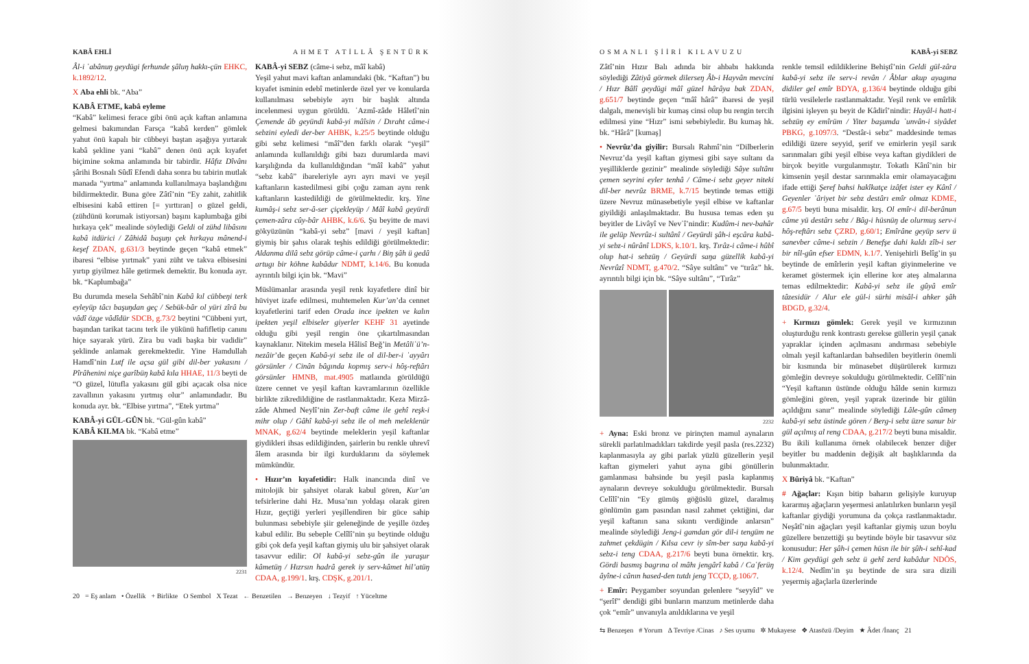KABÂ EHLİ AHMET ATİLLÂ ŞENTÜRK
Âl-i ʿabânuŋ geydügi ferhunde şâluŋ hakkı-çün EHKC, k.1892/12.
X Aba ehli bk. “Aba”
KABÂ ETME, kabâ eyleme
“Kabâ” kelimesi ferace gibi önü açık kaftan anlamına gelmesi bakımından Farsça “kabâ kerden” gömlek yahut önü kapalı bir cübbeyi baştan aşağıya yırtarak kabâ şekline yani “kabâ” denen önü açık kıyafet biçimine sokma anlamında bir tabirdir. Hâfız Dîvânı şârihi Bosnalı Sûdî Efendi daha sonra bu tabirin mutlak manada “yırtma” anlamında kullanılmaya başlandığını bildirmektedir. Buna göre Zâtî’nin “Ey zahit, zahitlik elbisesini kabâ ettiren [= yırttıran] o güzel geldi, (zühdünü korumak istiyorsan) başını kaplumbağa gibi hırkaya çek” mealinde söylediği Geldi ol zühd libâsını kabâ itdürici / Zâhidâ başuŋı çek hırkaya mânend-i keşef ZDAN, g.631/3 beytinde geçen “kabâ etmek” ibaresi “elbise yırtmak” yani züht ve takva elbisesini yırtıp giyilmez hâle getirmek demektir. Bu konuda ayr. bk. “Kaplumbağa”
Bu durumda mesela Sehâbî’nin Kabâ kıl cübbeŋi terk eyleyüp tâcı başuŋdan geç / Sebük-bâr ol yüri zîrâ bu vâdî özge vâdîdür SDCB, g.73/2 beytini “Cübbeni yırt, başından tarikat tacını terk ile yükünü hafifletip canını hiçe sayarak yürü. Zira bu vadi başka bir vadidir” şeklinde anlamak gerekmektedir. Yine Hamdullah Hamdî’nin Lutf ile açsa gül gibi dil-ber yakasını / Pîrâhenini niçe garîbüŋ kabâ kıla HHAE, 11/3 beyti de “O güzel, lütufla yakasını gül gibi açacak olsa nice zavallının yakasını yırtmış olur” anlamındadır. Bu konuda ayr. bk. “Elbise yırtma”, “Etek yırtma”
KABÂ-yi GÜL-GÛN bk. “Gül-gûn kabâ”
KABÂ KILMA bk. “Kabâ etme”
2231
KABÂ-yi SEBZ (câme-i sebz, mâî kabâ)
Yeşil yahut mavi kaftan anlamındaki (bk. “Kaftan”) bu kıyafet isminin edebî metinlerde özel yer ve konularda kullanılması sebebiyle ayrı bir başlık altında incelenmesi uygun görüldü. ʿAzmî-zâde Hâletî’nin Çemende âb geyündi kabâ-yi mâîsin / Dıraht câme-i sebzini eyledi der-ber AHBK, k.25/5 beytinde olduğu gibi sebz kelimesi “mâî”den farklı olarak “yeşil” anlamında kullanıldığı gibi bazı durumlarda mavi karşılığında da kullanıldığından “mâî kabâ” yahut “sebz kabâ” ibareleriyle ayrı ayrı mavi ve yeşil kaftanların kastedilmesi gibi çoğu zaman aynı renk kaftanların kastedildiği de görülmektedir. krş. Yine kumâş-i sebz ser-â-ser çiçekleyüp / Mâî kabâ geyürdi çemen-zâra cûy-bâr AHBK, k.6/6. Şu beyitte de mavi gökyüzünün “kabâ-yi sebz” [mavi / yeşil kaftan] giymiş bir şahıs olarak teşhis edildiği görülmektedir: Aldanma dilâ sebz görüp câme-i çarhı / Biŋ şâh ü gedâ artugı bir köhne kabâdur NDMT, k.14/6. Bu konuda ayrıntılı bilgi için bk. “Mavi”
Müslümanlar arasında yeşil renk kıyafetlere dinî bir hüviyet izafe edilmesi, muhtemelen Kur’an’da cennet kıyafetlerini tarif eden Orada ince ipekten ve kalın ipekten yeşil elbiseler giyerler KEHF 31 ayetinde olduğu gibi yeşil rengin öne çıkartılmasından kaynaklanır. Nitekim mesela Hâlisî Beğ’in Metâliʿü’n-nezâir’de geçen Kabâ-yi sebz ile ol dil-ber-i ʿayyârı görsünler / Cinân bâgında kopmış serv-i hôş-reftârı görsünler HMNB, mat.4905 matlaında görüldüğü üzere cennet ve yeşil kaftan kavramlarının özellikle birlikte zikredildiğine de rastlanmaktadır. Keza Mirzâ-zâde Ahmed Neylî’nin Zer-baft câme ile gehî reşk-i mihr olup / Gâhî kabâ-yi sebz ile ol meh meleklenür MNAK, g.62/4 beytinde meleklerin yeşil kaftanlar giydikleri ihsas edildiğinden, şairlerin bu renkle uhrevî âlem arasında bir ilgi kurduklarını da söylemek mümkündür.
• Hızır’ın kıyafetidir: Halk inancında dinî ve mitolojik bir şahsiyet olarak kabul gören, Kur’an tefsirlerine dahi Hz. Musa’nın yoldaşı olarak giren Hızır, geçtiği yerleri yeşillendiren bir güce sahip bulunması sebebiyle şiir geleneğinde de yeşille özdeş kabul edilir. Bu sebeple Celîlî’nin şu beytinde olduğu gibi çok defa yeşil kaftan giymiş ulu bir şahsiyet olarak tasavvur edilir: Ol kabâ-yi sebz-gûn ile yaraşur kâmetüŋ / Hızrsın hadrâ gerek iy serv-kâmet hil’atüŋ CDAA, g.199/1. krş. CDŞK, g.201/1.
20 = Eş anlam • Özellik + Birlikte O Sembol X Tezat ← Benzetilen → Benzeyen ↓ Tezyif ↑ Yüceltme
OSMANLI ŞİİRİ KILAVUZU KABÂ-yi SEBZ
Zâtî’nin Hızır Balı adında bir ahbabı hakkında söylediği Zâtiyâ görmek dilerseŋ Âb-i Hayvân mevcini / Hızr Bâlî geydügi mâî güzel hârâya bak ZDAN, g.651/7 beytinde geçen “mâî hârâ” ibaresi de yeşil dalgalı, menevişli bir kumaş cinsi olup bu rengin tercih edilmesi yine “Hızr” ismi sebebiyledir. Bu kumaş hk. bk. “Hârâ” [kumaş]
• Nevrûz’da giyilir: Bursalı Rahmî’nin “Dilberlerin Nevruz’da yeşil kaftan giymesi gibi saye sultanı da yeşilliklerde gezinir” mealinde söylediği Sâye sultânı çemen seyrini eyler tenhâ / Câme-i sebz geyer niteki dil-ber nevrûz BRME, k.7/15 beytinde temas ettiği üzere Nevruz münasebetiyle yeşil elbise ve kaftanlar giyildiği anlaşılmaktadır. Bu hususa temas eden şu beyitler de Livâyî ve Nevʿî’nindir: Kudûm-i nev-bahâr ile gelüp Nevrûz-i sultânî / Geyürdi şâh-i eşcâra kabâ-yi sebz-i nûrânî LDKS, k.10/1. krş. Tırâz-i câme-i hûbî olup hat-i sebzüŋ / Geyürdi saŋa güzellik kabâ-yi Nevrûzî NDMT, g.470/2. “Sâye sultânı” ve “tırâz” hk. ayrıntılı bilgi için bk. “Sâye sultânı”, “Tırâz”
2232
+ Ayna: Eski bronz ve pirinçten mamul aynaların sürekli parlatılmadıkları takdirde yeşil pasla (res.2232) kaplanmasıyla ay gibi parlak yüzlü güzellerin yeşil kaftan giymeleri yahut ayna gibi gönüllerin gamlanması bahsinde bu yeşil pasla kaplanmış aynaların devreye sokulduğu görülmektedir. Bursalı Celîlî’nin “Ey gümüş göğüslü güzel, daralmış gönlümün gam pasından nasıl zahmet çektiğini, dar yeşil kaftanın sana sıkıntı verdiğinde anlarsın” mealinde söylediği Jeng-i gamdan gör dil-i tengüm ne zahmet çekdügin / Kılsa cevr iy sîm-ber saŋa kabâ-yi sebz-i teng CDAA, g.217/6 beyti buna örnektir. krş. Gördi basmış bagrına ol mâhı jengârî kabâ / Caʿferüŋ âyîne-i cânın hased-den tutdı jeng TCÇD, g.106/7.
+ Emîr: Peygamber soyundan gelenlere “seyyîd” ve “şerîf” dendiği gibi bunların manzum metinlerde daha çok “emîr” unvanıyla anıldıklarına ve yeşil
renkle temsil edildiklerine Behiştî’nin Geldi gül-zâra kabâ-yi sebz ile serv-i revân / Âblar akup ayagına didiler gel emîr BDYA, g.136/4 beytinde olduğu gibi türlü vesilelerle rastlanmaktadır. Yeşil renk ve emîrlik ilgisini işleyen şu beyit de Kâdirî’nindir: Hayâl-i hatt-i sebzüŋ ey emîrüm / Yiter başumda ʿunvân-i siyâdet PBKG, g.1097/3. “Destâr-i sebz” maddesinde temas edildiği üzere seyyid, şerif ve emirlerin yeşil sarık sarınmaları gibi yeşil elbise veya kaftan giydikleri de birçok beyitle vurgulanmıştır. Tokatlı Kânî’nin bir kimsenin yeşil destar sarınmakla emir olamayacağını ifade ettiği Şeref bahsi hakîkatçe izâfet ister ey Kânî / Geyenler ʿâriyet bir sebz destârı emîr olmaz KDME, g.67/5 beyti buna misaldir. krş. Ol emîr-i dil-berânun câme yü destârı sebz / Bâg-i hüsnüŋ de olurmuş serv-i hôş-reftârı sebz ÇZRD, g.60/1; Emîrâne geyüp serv ü sanevber câme-i sebzin / Benefşe dahi kaldı zîb-i ser bir nîl-gûn efser EDMN, k.1/7. Yenişehirli Belîg’in şu beytinde de emîrlerin yeşil kaftan giyinmelerine ve keramet göstermek için ellerine kor ateş almalarına temas edilmektedir: Kabâ-yi sebz ile gûyâ emîr tâzesidür / Alur ele gül-i sürhi misâl-i ahker şâh BDGD, g.32/4.
+ Kırmızı gömlek: Gerek yeşil ve kırmızının oluşturduğu renk kontrastı gerekse güllerin yeşil çanak yapraklar içinden açılmasını andırması sebebiyle olmalı yeşil kaftanlardan bahsedilen beyitlerin önemli bir kısmında bir münasebet düşürülerek kırmızı gömleğin devreye sokulduğu görülmektedir. Celîlî’nin “Yeşil kaftanın üstünde olduğu hâlde senin kırmızı gömleğini gören, yeşil yaprak üzerinde bir gülün açıldığını sanır” mealinde söylediği Lâle-gûn câmeŋ kabâ-yi sebz üstinde gören / Berg-i sebz üzre sanur bir gül açılmış al reng CDAA, g.217/2 beyti buna misaldir. Bu ikili kullanıma örnek olabilecek benzer diğer beyitler bu maddenin değişik alt başlıklarında da bulunmaktadır.
X Bûriyâ bk. “Kaftan”
# Ağaçlar: Kışın bitip baharın gelişiyle kuruyup kararmış ağaçların yeşermesi anlatılırken bunların yeşil kaftanlar giydiği yorumuna da çokça rastlanmaktadır. Neşâtî’nin ağaçları yeşil kaftanlar giymiş uzun boylu güzellere benzettiği şu beytinde böyle bir tasavvur söz konusudur: Her şâh-i çemen hüsn ile bir şûh-i sehî-kad / Kim geydügi geh sebz ü gehî zerd kabâdur NDÖS, k.12/4. Nedîm’in şu beytinde de sıra sıra dizili yeşermiş ağaçlarla üzerlerinde
⇆ Benzeşen # Yorum ∆ Tevriye /Cinas ♪ Ses uyumu ✲ Mukayese ❖ Atasözü /Deyim ★ Âdet /İnanç 21